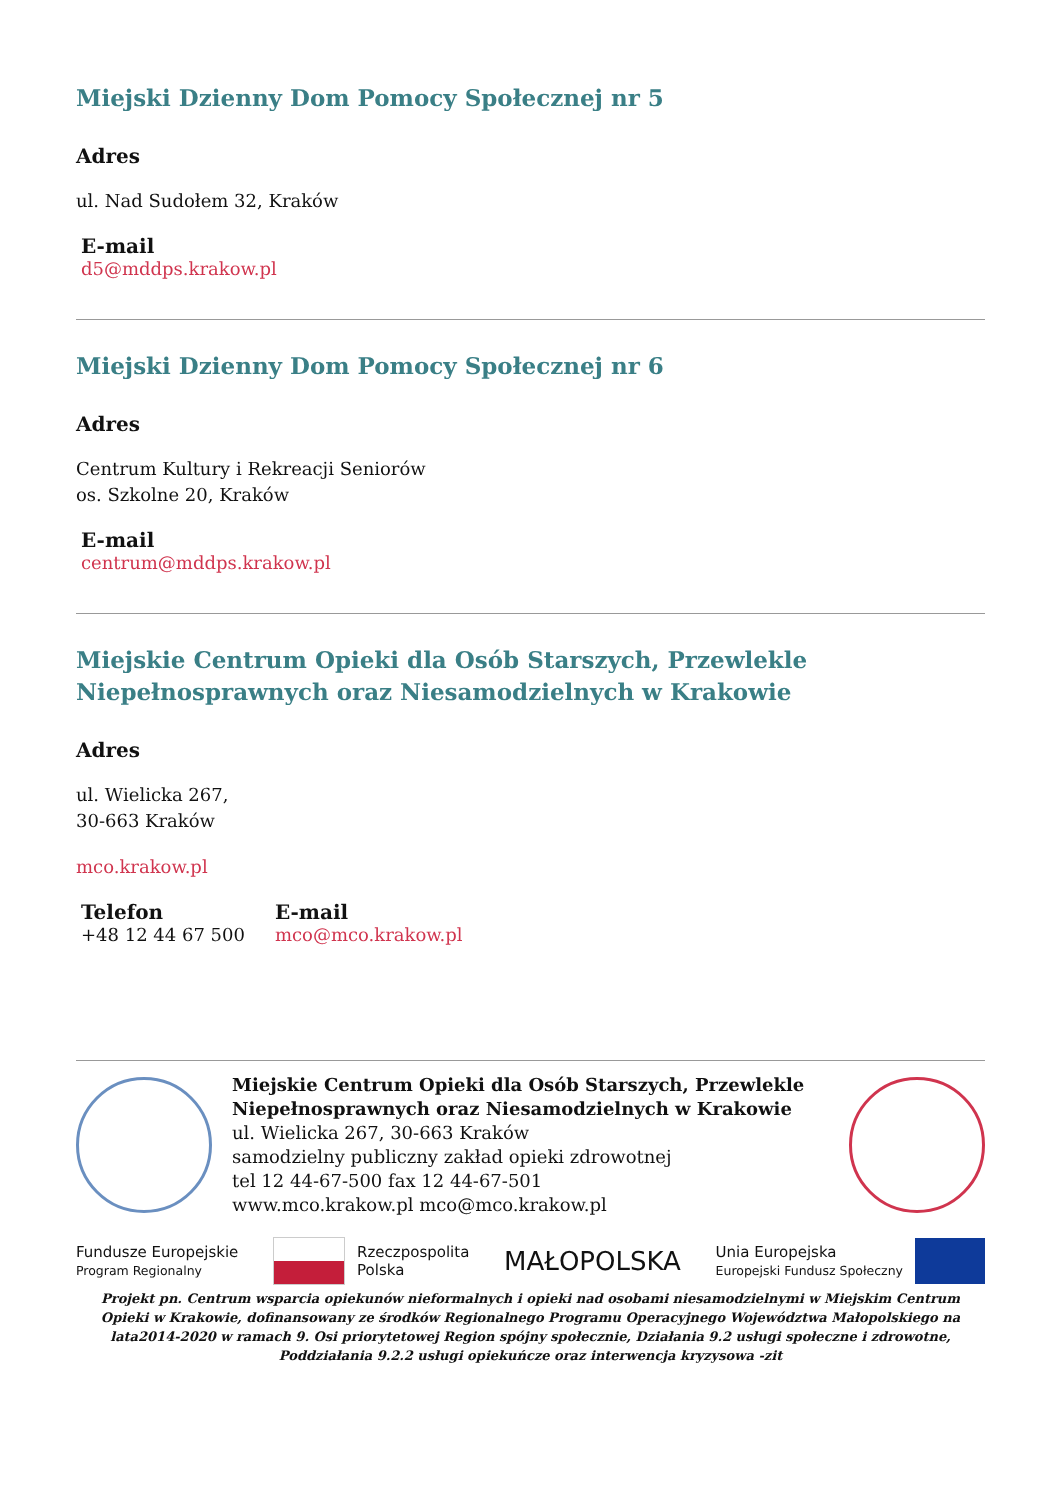Miejski Dzienny Dom Pomocy Społecznej nr 5
Adres
ul. Nad Sudołem 32, Kraków
E-mail
d5@mddps.krakow.pl
Miejski Dzienny Dom Pomocy Społecznej nr 6
Adres
Centrum Kultury i Rekreacji Seniorów
os. Szkolne 20, Kraków
E-mail
centrum@mddps.krakow.pl
Miejskie Centrum Opieki dla Osób Starszych, Przewlekle Niepełnosprawnych oraz Niesamodzielnych w Krakowie
Adres
ul. Wielicka 267,
30-663 Kraków
mco.krakow.pl
Telefon
+48 12 44 67 500
E-mail
mco@mco.krakow.pl
Miejskie Centrum Opieki dla Osób Starszych, Przewlekle Niepełnosprawnych oraz Niesamodzielnych w Krakowie
ul. Wielicka 267, 30-663 Kraków
samodzielny publiczny zakład opieki zdrowotnej
tel 12 44-67-500 fax 12 44-67-501
www.mco.krakow.pl mco@mco.krakow.pl
Fundusze Europejskie
Program Regionalny
Rzeczpospolita
Polska
MAŁOPOLSKA
Unia Europejska
Europejski Fundusz Społeczny
Projekt pn. Centrum wsparcia opiekunów nieformalnych i opieki nad osobami niesamodzielnymi w Miejskim Centrum Opieki w Krakowie, dofinansowany ze środków Regionalnego Programu Operacyjnego Województwa Małopolskiego na lata2014-2020 w ramach 9. Osi priorytetowej Region spójny społecznie, Działania 9.2 usługi społeczne i zdrowotne, Poddziałania 9.2.2 usługi opiekuńcze oraz interwencja kryzysowa -zit